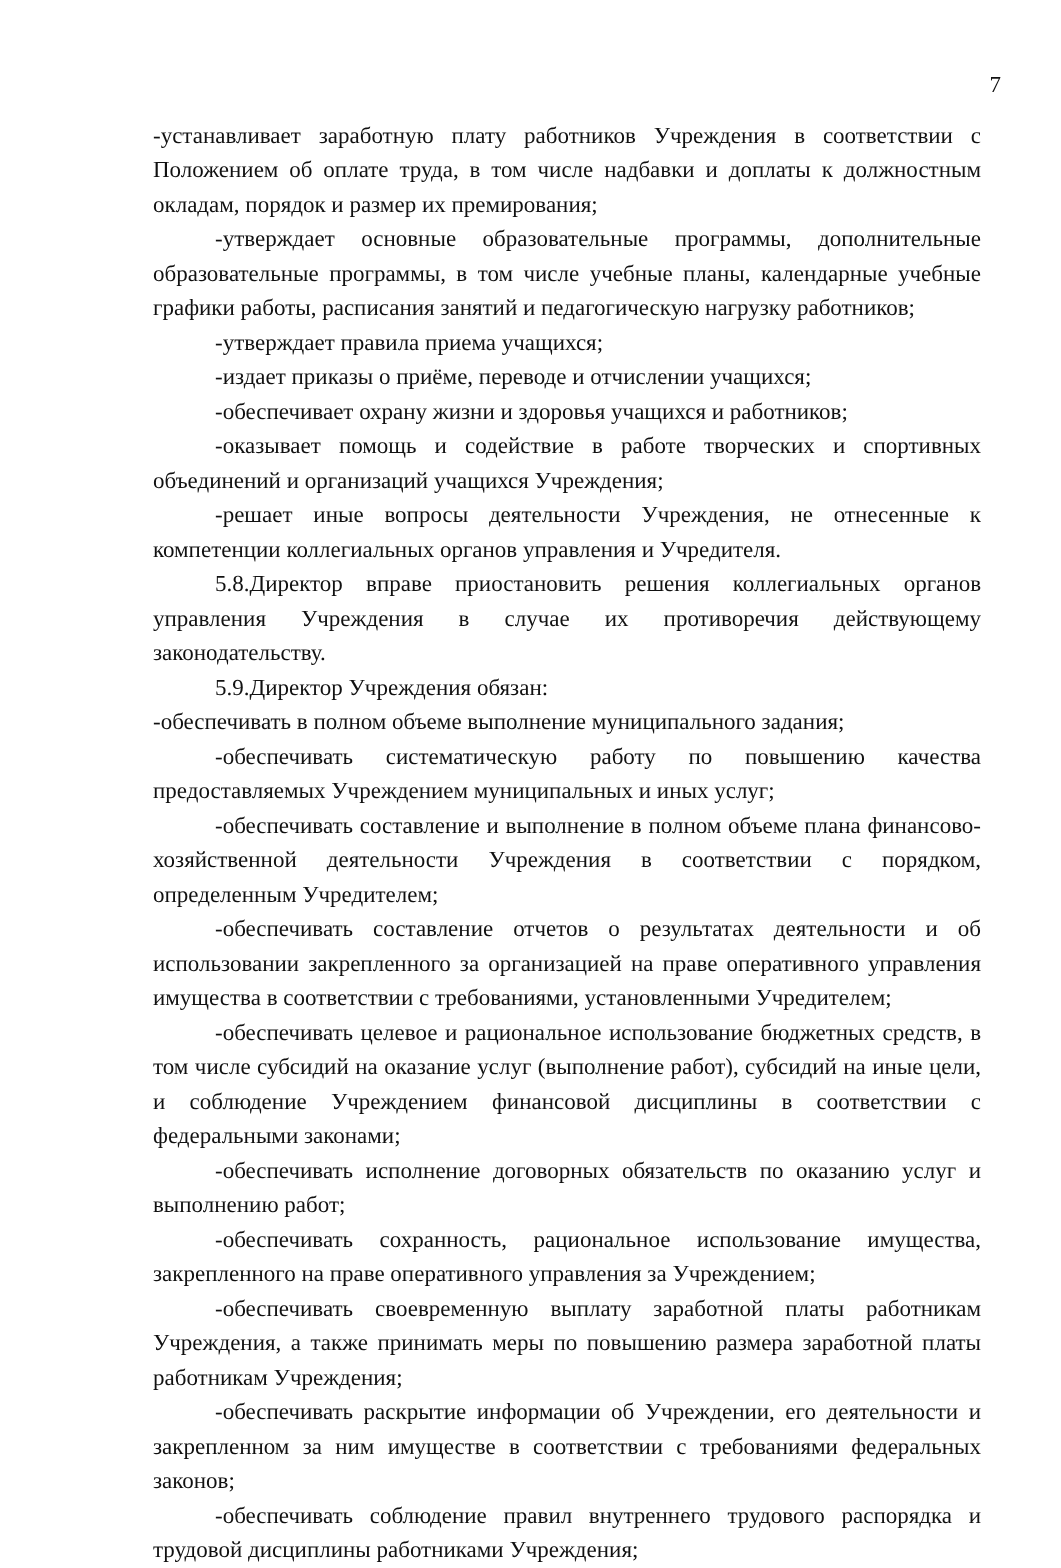7
-устанавливает заработную плату работников Учреждения в соответствии с Положением об оплате труда, в том числе надбавки и доплаты к должностным окладам, порядок и размер их премирования;
-утверждает основные образовательные программы, дополнительные образовательные программы, в том числе учебные планы, календарные учебные графики работы, расписания занятий и педагогическую нагрузку работников;
-утверждает правила приема учащихся;
-издает приказы о приёме, переводе и отчислении учащихся;
-обеспечивает охрану жизни и здоровья учащихся и работников;
-оказывает помощь и содействие в работе творческих и спортивных объединений и организаций учащихся Учреждения;
-решает иные вопросы деятельности Учреждения, не отнесенные к компетенции коллегиальных органов управления и Учредителя.
5.8.Директор вправе приостановить решения коллегиальных органов управления Учреждения в случае их противоречия действующему законодательству.
5.9.Директор Учреждения обязан:
-обеспечивать в полном объеме выполнение муниципального задания;
-обеспечивать систематическую работу по повышению качества предоставляемых Учреждением муниципальных и иных услуг;
-обеспечивать составление и выполнение в полном объеме плана финансово-хозяйственной деятельности Учреждения в соответствии с порядком, определенным Учредителем;
-обеспечивать составление отчетов о результатах деятельности и об использовании закрепленного за организацией на праве оперативного управления имущества в соответствии с требованиями, установленными Учредителем;
-обеспечивать целевое и рациональное использование бюджетных средств, в том числе субсидий на оказание услуг (выполнение работ), субсидий на иные цели, и соблюдение Учреждением финансовой дисциплины в соответствии с федеральными законами;
-обеспечивать исполнение договорных обязательств по оказанию услуг и выполнению работ;
-обеспечивать сохранность, рациональное использование имущества, закрепленного на праве оперативного управления за Учреждением;
-обеспечивать своевременную выплату заработной платы работникам Учреждения, а также принимать меры по повышению размера заработной платы работникам Учреждения;
-обеспечивать раскрытие информации об Учреждении, его деятельности и закрепленном за ним имуществе в соответствии с требованиями федеральных законов;
-обеспечивать соблюдение правил внутреннего трудового распорядка и трудовой дисциплины работниками Учреждения;